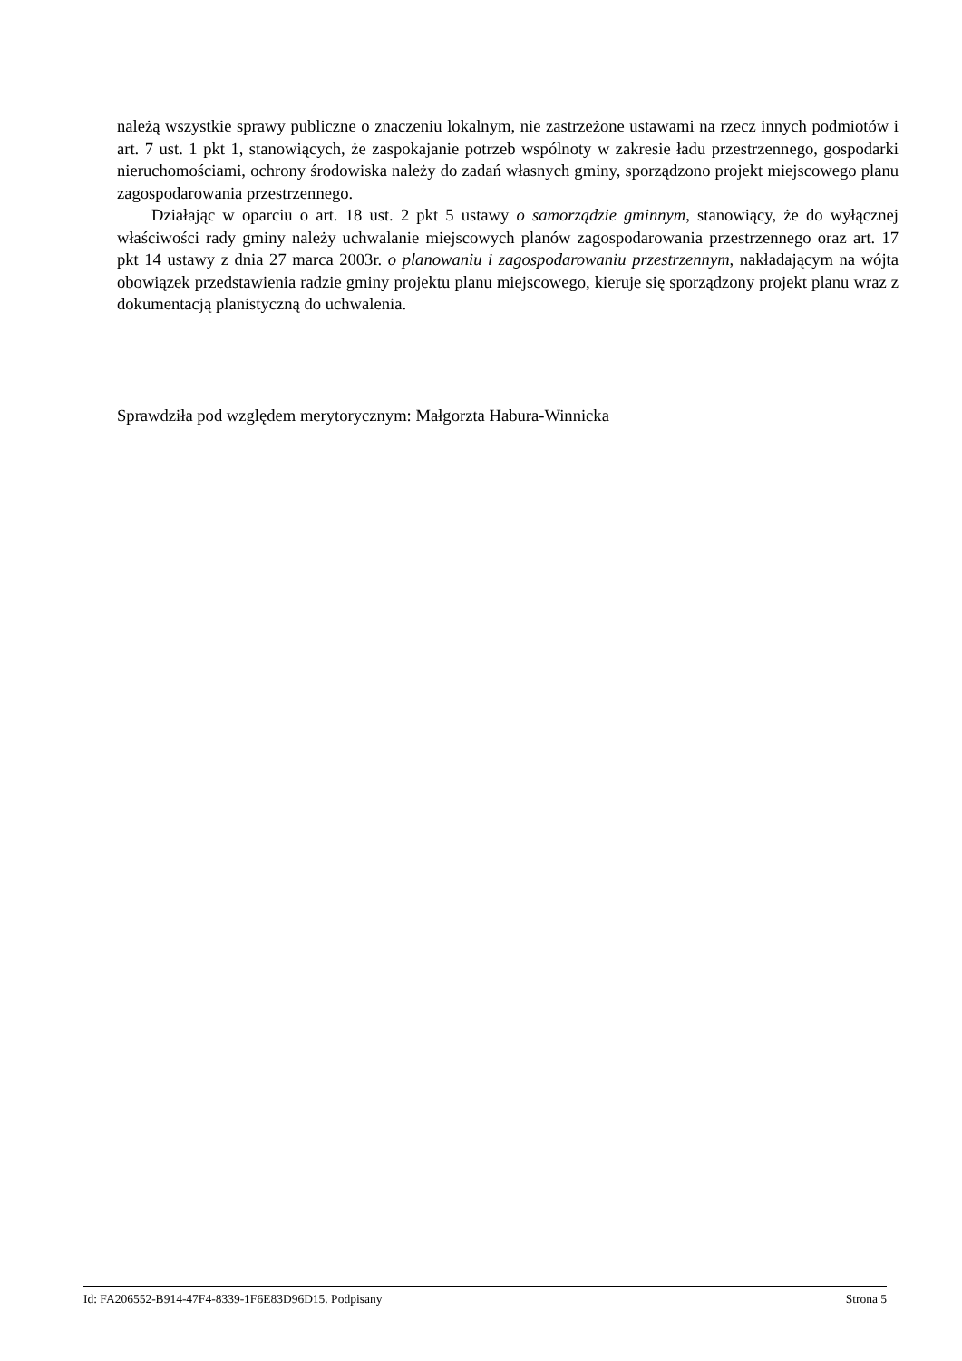należą wszystkie sprawy publiczne o znaczeniu lokalnym, nie zastrzeżone ustawami na rzecz innych podmiotów i art. 7 ust. 1 pkt 1, stanowiących, że zaspokajanie potrzeb wspólnoty w zakresie ładu przestrzennego, gospodarki nieruchomościami, ochrony środowiska należy do zadań własnych gminy, sporządzono projekt miejscowego planu zagospodarowania przestrzennego.
Działając w oparciu o art. 18 ust. 2 pkt 5 ustawy o samorządzie gminnym, stanowiący, że do wyłącznej właściwości rady gminy należy uchwalanie miejscowych planów zagospodarowania przestrzennego oraz art. 17 pkt 14 ustawy z dnia 27 marca 2003r. o planowaniu i zagospodarowaniu przestrzennym, nakładającym na wójta obowiązek przedstawienia radzie gminy projektu planu miejscowego, kieruje się sporządzony projekt planu wraz z dokumentacją planistyczną do uchwalenia.
Sprawdziła pod względem merytorycznym: Małgorzta Habura-Winnicka
Id: FA206552-B914-47F4-8339-1F6E83D96D15. Podpisany Strona 5